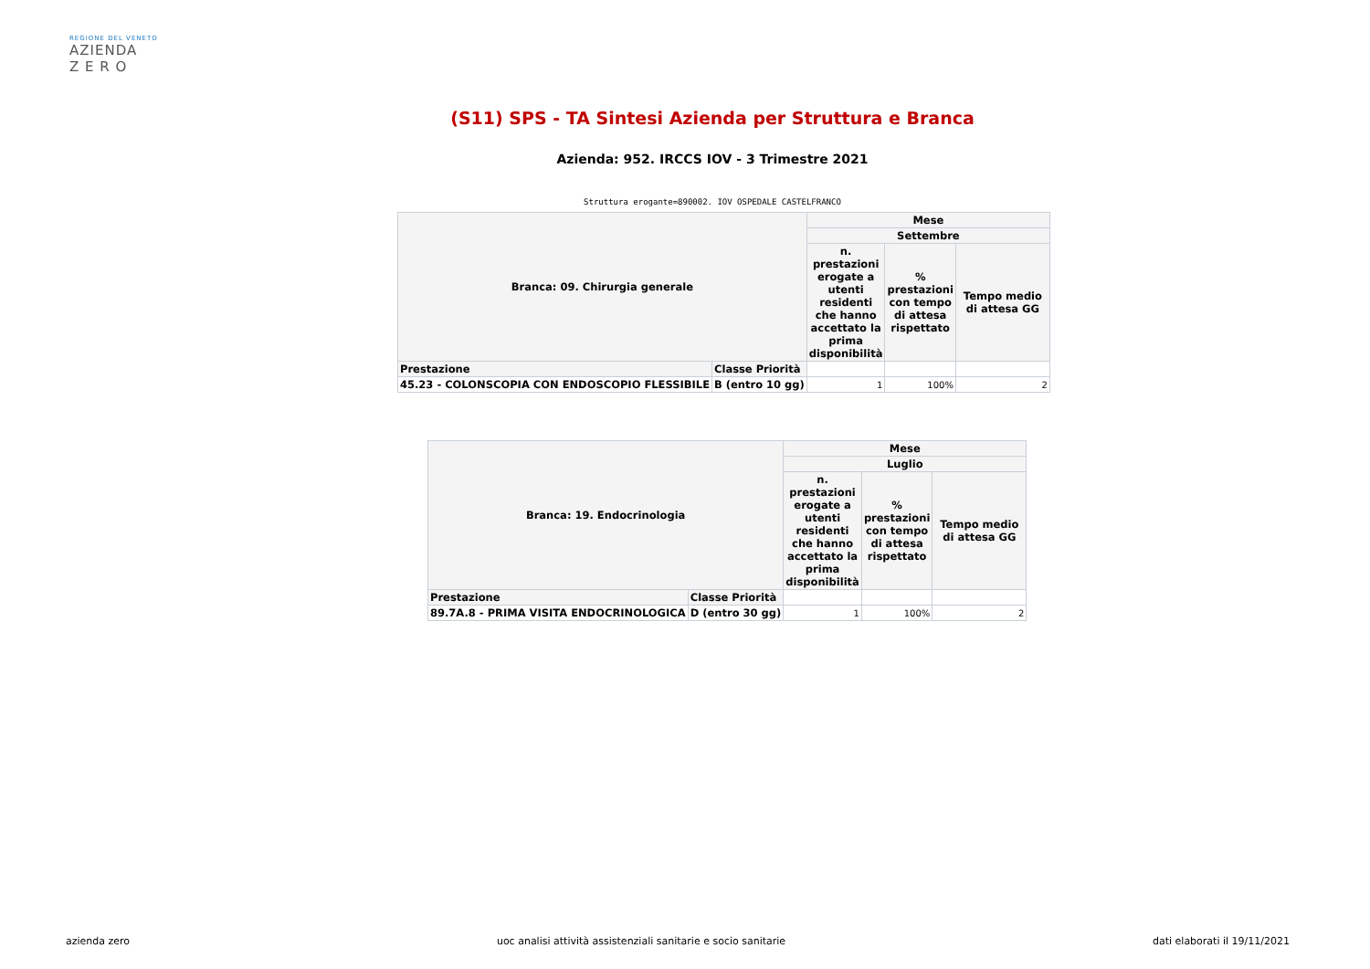REGIONE DEL VENETO
AZIENDA
Z E R O
(S11) SPS - TA Sintesi Azienda per Struttura e Branca
Azienda: 952. IRCCS IOV - 3 Trimestre 2021
Struttura erogante=890002. IOV OSPEDALE CASTELFRANCO
| Branca: 09. Chirurgia generale | | Mese | | |
| --- | --- | --- | --- | --- |
| | | Settembre | | |
| | | n. prestazioni erogate a utenti residenti che hanno accettato la prima disponibilità | % prestazioni con tempo di attesa rispettato | Tempo medio di attesa GG |
| Prestazione | Classe Priorità | | | |
| 45.23 - COLONSCOPIA CON ENDOSCOPIO FLESSIBILE | B (entro 10 gg) | 1 | 100% | 2 |
| Branca: 19. Endocrinologia | | Mese | | |
| --- | --- | --- | --- | --- |
| | | Luglio | | |
| | | n. prestazioni erogate a utenti residenti che hanno accettato la prima disponibilità | % prestazioni con tempo di attesa rispettato | Tempo medio di attesa GG |
| Prestazione | Classe Priorità | | | |
| 89.7A.8 - PRIMA VISITA ENDOCRINOLOGICA | D (entro 30 gg) | 1 | 100% | 2 |
azienda zero uoc analisi attività assistenziali sanitarie e socio sanitarie dati elaborati il 19/11/2021